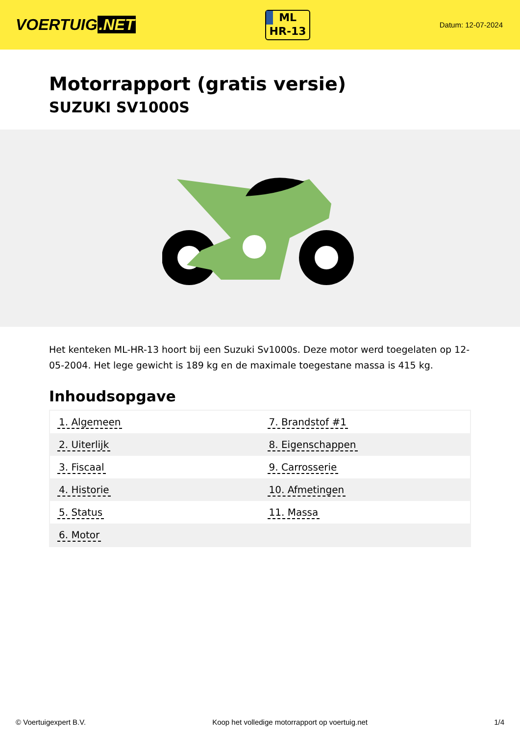VOERTUIG.NET
ML
HR-13
Datum: 12-07-2024
Motorrapport (gratis versie)
SUZUKI SV1000S
Het kenteken ML-HR-13 hoort bij een Suzuki Sv1000s. Deze motor werd toegelaten op 12-05-2004. Het lege gewicht is 189 kg en de maximale toegestane massa is 415 kg.
Inhoudsopgave
| 1. Algemeen | 7. Brandstof #1 |
| 2. Uiterlijk | 8. Eigenschappen |
| 3. Fiscaal | 9. Carrosserie |
| 4. Historie | 10. Afmetingen |
| 5. Status | 11. Massa |
| 6. Motor | |
© Voertuigexpert B.V. Koop het volledige motorrapport op voertuig.net 1/4